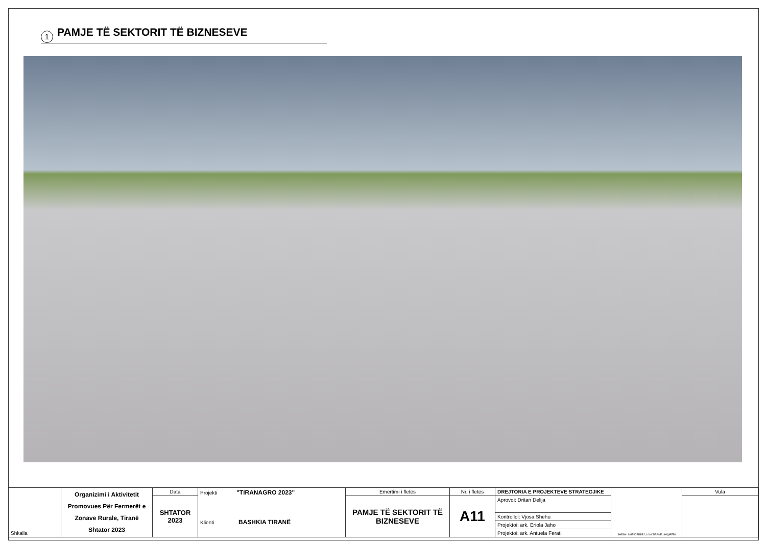1 PAMJE TË SEKTORIT TË BIZNESEVE
| Shkalla | Organizimi i Aktivitetit Promovues Për Fermerët e Zonave Rurale, Tiranë Shtator 2023 | Data | Projekti "TIRANAGRO 2023" Klienti BASHKIA TIRANË | Emërtimi i fletës | Nr. i fletës | DREJTORIA E PROJEKTEVE STRATEGJIKE | SHESHI SKËNDERBEJ, 1001 TIRANË, SHQIPËRI | Vula |
| | | SHTATOR 2023 | | PAMJE TË SEKTORIT TË BIZNESEVE | A11 | Aprovoi: Dritan Delija | | |
| | | | | | | Kontrolloi: Vjosa Shehu | | |
| | | | | | | Projektoi: ark. Eriola Jaho | | |
| | | | | | | Projektoi: ark. Antuela Ferati | | |